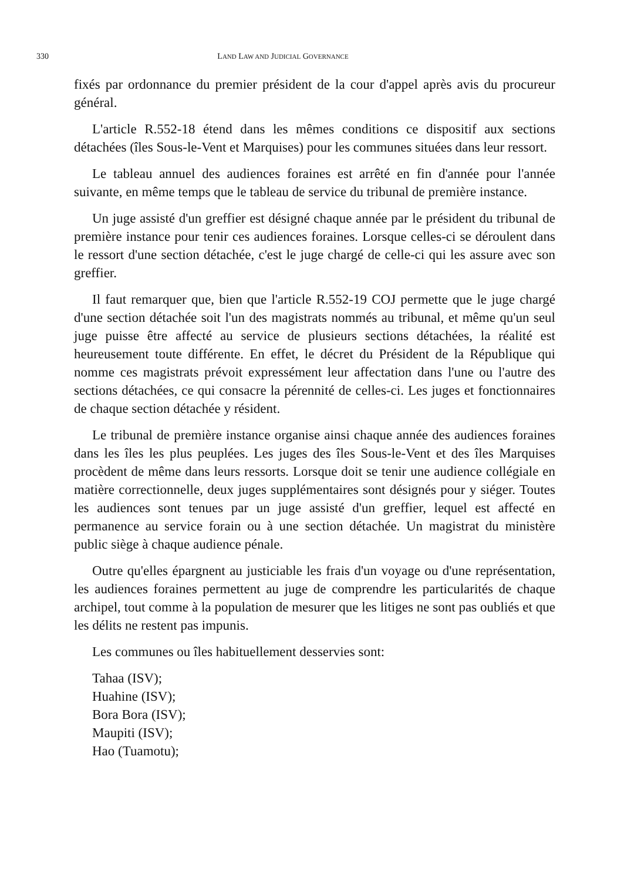330 LAND LAW AND JUDICIAL GOVERNANCE
fixés par ordonnance du premier président de la cour d'appel après avis du procureur général.
L'article R.552-18 étend dans les mêmes conditions ce dispositif aux sections détachées (îles Sous-le-Vent et Marquises) pour les communes situées dans leur ressort.
Le tableau annuel des audiences foraines est arrêté en fin d'année pour l'année suivante, en même temps que le tableau de service du tribunal de première instance.
Un juge assisté d'un greffier est désigné chaque année par le président du tribunal de première instance pour tenir ces audiences foraines. Lorsque celles-ci se déroulent dans le ressort d'une section détachée, c'est le juge chargé de celle-ci qui les assure avec son greffier.
Il faut remarquer que, bien que l'article R.552-19 COJ permette que le juge chargé d'une section détachée soit l'un des magistrats nommés au tribunal, et même qu'un seul juge puisse être affecté au service de plusieurs sections détachées, la réalité est heureusement toute différente. En effet, le décret du Président de la République qui nomme ces magistrats prévoit expressément leur affectation dans l'une ou l'autre des sections détachées, ce qui consacre la pérennité de celles-ci. Les juges et fonctionnaires de chaque section détachée y résident.
Le tribunal de première instance organise ainsi chaque année des audiences foraines dans les îles les plus peuplées. Les juges des îles Sous-le-Vent et des îles Marquises procèdent de même dans leurs ressorts. Lorsque doit se tenir une audience collégiale en matière correctionnelle, deux juges supplémentaires sont désignés pour y siéger. Toutes les audiences sont tenues par un juge assisté d'un greffier, lequel est affecté en permanence au service forain ou à une section détachée. Un magistrat du ministère public siège à chaque audience pénale.
Outre qu'elles épargnent au justiciable les frais d'un voyage ou d'une représentation, les audiences foraines permettent au juge de comprendre les particularités de chaque archipel, tout comme à la population de mesurer que les litiges ne sont pas oubliés et que les délits ne restent pas impunis.
Les communes ou îles habituellement desservies sont:
Tahaa (ISV);
Huahine (ISV);
Bora Bora (ISV);
Maupiti (ISV);
Hao (Tuamotu);